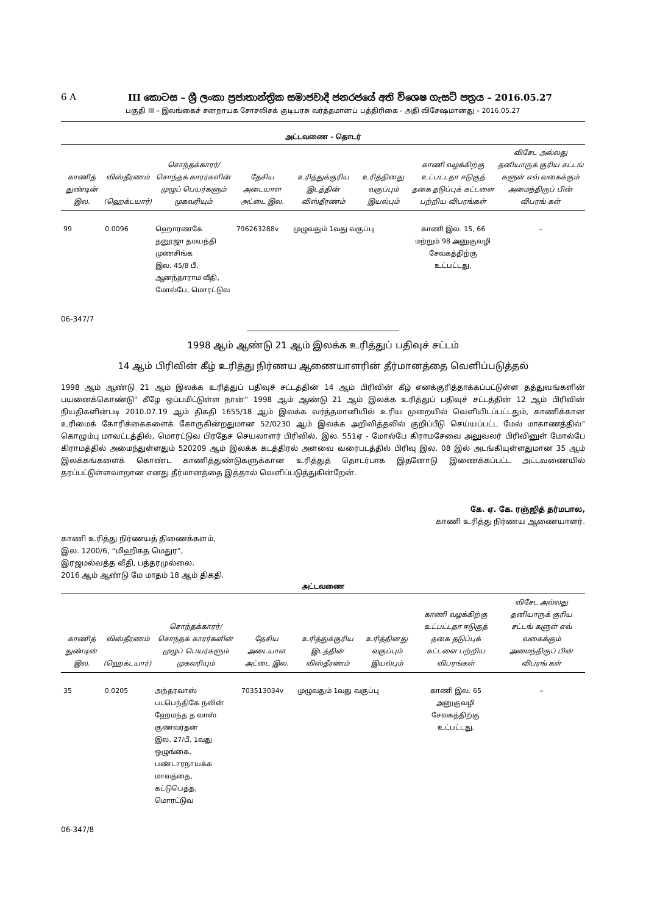6 A III කොටස – ශ්‍රී ලංකා ප්‍රජාතාන්ත්‍රික සමාජවාදී ජනරජයේ අති විශෙෂ ගැසට් පත්‍රය – 2016.05.27
பகுதி III – இலங்கைச் சனநாயக சோசலிசக் குடியரசு வர்த்தமானப் பத்திரிகை - அதி விசேஷமானது – 2016.05.27
அட்டவணை - தொடர்
| காணித் துண்டின் இல. | விஸ்தீரணம் (ஹெக்டயார்) | சொந்தக்காரர்/ சொந்தக் காரர்களின் முழுப் பெயர்களும் முகவரியும் | தேசிய அடையாள அட்டை இல. | உரித்துக்குரிய இடத்தின் விஸ்தீரணம் | உரித்தினது வகுப்பும் இயல்பும் | காணி வழக்கிற்கு உட்பட்டதா ஈடுகுத் தகை தடுப்புக் கட்டளை பற்றிய விபரங்கள் | விசேட அல்லது தனியாருக் குரிய சட்டங் களுள் எவ் வகைக்கும் அமைந்திருப் பின் விபரங் கள் |
| --- | --- | --- | --- | --- | --- | --- | --- |
| 99 | 0.0096 | ஹொரணகே தனூஜா தமயந்தி முணசிங்க இல. 45/8 பீ, ஆனந்தாராம வீதி, மோல்பே, மொரட்டுவ | 796263288v | முழுவதும் 1வது வகுப்பு | | காணி இல. 15, 66 மற்றும் 98 அனுகுவழி சேவகத்திற்கு உட்பட்டது, | – |
06-347/7
1998 ஆம் ஆண்டு 21 ஆம் இலக்க உரித்துப் பதிவுச் சட்டம்
14 ஆம் பிரிவின் கீழ் உரித்து நிர்ணய ஆணையாளரின் தீர்மானத்தை வெளிப்படுத்தல்
1998 ஆம் ஆண்டு 21 ஆம் இலக்க உரித்துப் பதிவுச் சட்டத்தின் 14 ஆம் பிரிவின் கீழ் எனக்குரித்தாக்கப்பட்டுள்ள தத்துவங்களின் பயனைக்கொண்டு" கீழே ஒப்பமிட்டுள்ள நான்" 1998 ஆம் ஆண்டு 21 ஆம் இலக்க உரித்துப் பதிவுச் சட்டத்தின் 12 ஆம் பிரிவின் நியதிகளின்படி 2010.07.19 ஆம் திகதி 1655/18 ஆம் இலக்க வர்த்தமானியில் உரிய முறையில் வெளியிடப்பட்டதும், காணிக்கான உரிமைக் கோரிக்கைகளைக் கோருகின்றதுமான 52/0230 ஆம் இலக்க அறிவித்தலில் குறிப்பீடு செய்யப்பட்ட மேல் மாகாணத்தில்" கொழும்பு மாவட்டத்தில், மொரட்டுவ பிரதேச செயலாளர் பிரிவில், இல. 551ஏ - மோல்பே கிராமசேவை அலுவலர் பிரிவினுள் மோல்பே கிராமத்தில் அமைந்துள்ளதும் 520209 ஆம் இலக்க கடத்திரல் அளவை வரைபடத்தில் பிரிவு இல. 08 இல் அடங்கியுள்ளதுமான 35 ஆம் இலக்கங்களைக் கொண்ட காணித்துண்டுகளுக்கான உரித்துத் தொடர்பாக இதனோடு இணைக்கப்பட்ட அட்டவணையில் தரப்பட்டுள்ளவாறான எனது தீர்மானத்தை இத்தால் வெளிப்படுத்துகின்றேன்.
கே. ஏ. கே. ரஞ்ஜித் தர்மபால,
காணி உரித்து நிர்ணய ஆணையாளர்.
காணி உரித்து நிர்ணயத் திணைக்களம்,
இல. 1200/6, “மிஹிகத மெதுர”,
இரஜமல்வத்த வீதி, பத்தரமுல்லை.
2016 ஆம் ஆண்டு மே மாதம் 18 ஆம் திகதி.
அட்டவணை
| காணித் துண்டின் இல. | விஸ்தீரணம் (ஹெக்டயார்) | சொந்தக்காரர்/ சொந்தக் காரர்களின் முழுப் பெயர்களும் முகவரியும் | தேசிய அடையாள அட்டை இல. | உரித்துக்குரிய இடத்தின் விஸ்தீரணம் | உரித்தினது வகுப்பும் இயல்பும் | காணி வழக்கிற்கு உட்பட்டதா ஈடுகுத் தகை தடுப்புக் கட்டளை பற்றிய விபரங்கள் | விசேட அல்லது தனியாருக் குரிய சட்டங் களுள் எவ் வகைக்கும் அமைந்திருப் பின் விபரங் கள் |
| --- | --- | --- | --- | --- | --- | --- | --- |
| 35 | 0.0205 | அந்தரவாஸ் படபெந்திகே நலின் ஹேமந்த த வாஸ் குணவர்தன இல. 27/பீ, 1வது ஒழுங்கை, பண்டாரநாயக்க மாவத்தை, கட்டுபெத்த, மொரட்டுவ | 703513034v | முழுவதும் 1வது வகுப்பு | | காணி இல. 65 அனுகுவழி சேவகத்திற்கு உட்பட்டது, | – |
06-347/8